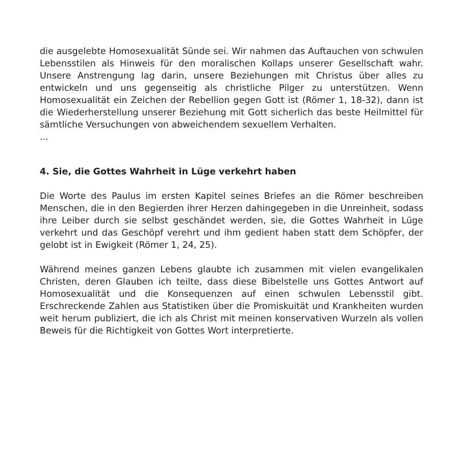die ausgelebte Homosexualität Sünde sei. Wir nahmen das Auftauchen von schwulen Lebensstilen als Hinweis für den moralischen Kollaps unserer Gesellschaft wahr. Unsere Anstrengung lag darin, unsere Beziehungen mit Christus über alles zu entwickeln und uns gegenseitig als christliche Pilger zu unterstützen. Wenn Homosexualität ein Zeichen der Rebellion gegen Gott ist (Römer 1, 18-32), dann ist die Wiederherstellung unserer Beziehung mit Gott sicherlich das beste Heilmittel für sämtliche Versuchungen von abweichendem sexuellem Verhalten.
...
4. Sie, die Gottes Wahrheit in Lüge verkehrt haben
Die Worte des Paulus im ersten Kapitel seines Briefes an die Römer beschreiben Menschen, die in den Begierden ihrer Herzen dahingegeben in die Unreinheit, sodass ihre Leiber durch sie selbst geschändet werden, sie, die Gottes Wahrheit in Lüge verkehrt und das Geschöpf verehrt und ihm gedient haben statt dem Schöpfer, der gelobt ist in Ewigkeit (Römer 1, 24, 25).
Während meines ganzen Lebens glaubte ich zusammen mit vielen evangelikalen Christen, deren Glauben ich teilte, dass diese Bibelstelle uns Gottes Antwort auf Homosexualität und die Konsequenzen auf einen schwulen Lebensstil gibt. Erschreckende Zahlen aus Statistiken über die Promiskuität und Krankheiten wurden weit herum publiziert, die ich als Christ mit meinen konservativen Wurzeln als vollen Beweis für die Richtigkeit von Gottes Wort interpretierte.